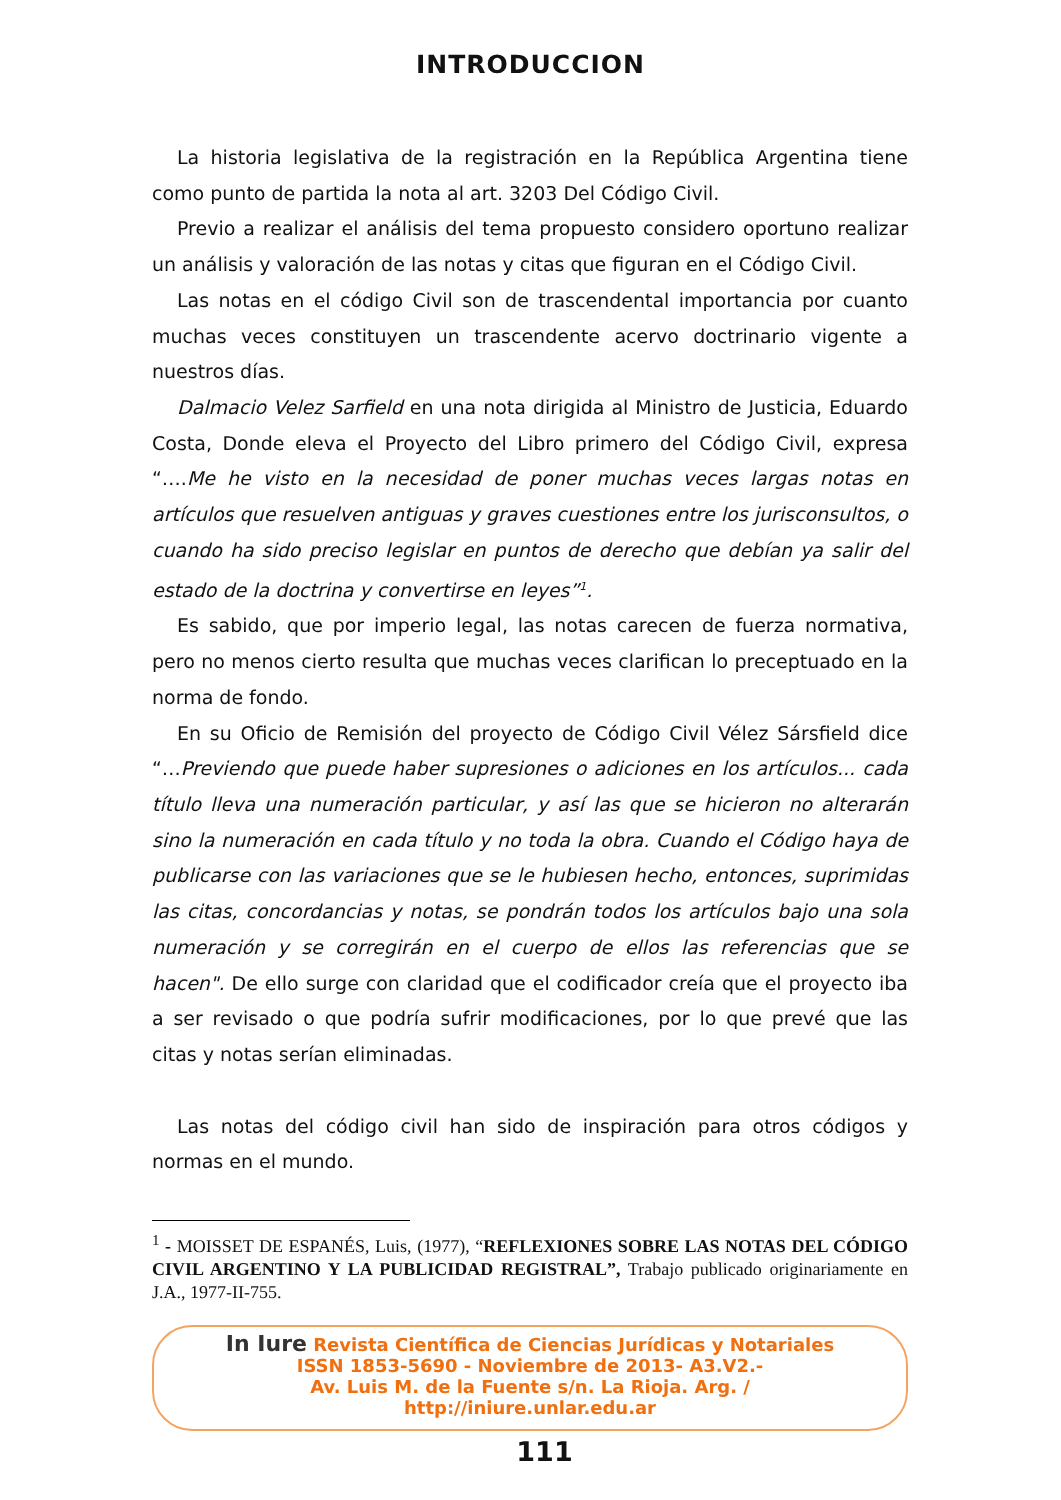INTRODUCCION
La historia legislativa de la registración en la República Argentina tiene como punto de partida la nota al art. 3203 Del Código Civil.
Previo a realizar el análisis del tema propuesto considero oportuno realizar un análisis y valoración de las notas y citas que figuran en el Código Civil.
Las notas en el código Civil son de trascendental importancia por cuanto muchas veces constituyen un trascendente acervo doctrinario vigente a nuestros días.
Dalmacio Velez Sarfield en una nota dirigida al Ministro de Justicia, Eduardo Costa, Donde eleva el Proyecto del Libro primero del Código Civil, expresa “….Me he visto en la necesidad de poner muchas veces largas notas en artículos que resuelven antiguas y graves cuestiones entre los jurisconsultos, o cuando ha sido preciso legislar en puntos de derecho que debían ya salir del estado de la doctrina y convertirse en leyes”<sup>1</sup>.
Es sabido, que por imperio legal, las notas carecen de fuerza normativa, pero no menos cierto resulta que muchas veces clarifican lo preceptuado en la norma de fondo.
En su Oficio de Remisión del proyecto de Código Civil Vélez Sársfield dice “…Previendo que puede haber supresiones o adiciones en los artículos... cada título lleva una numeración particular, y así las que se hicieron no alterarán sino la numeración en cada título y no toda la obra. Cuando el Código haya de publicarse con las variaciones que se le hubiesen hecho, entonces, suprimidas las citas, concordancias y notas, se pondrán todos los artículos bajo una sola numeración y se corregirán en el cuerpo de ellos las referencias que se hacen". De ello surge con claridad que el codificador creía que el proyecto iba a ser revisado o que podría sufrir modificaciones, por lo que prevé que las citas y notas serían eliminadas.
Las notas del código civil han sido de inspiración para otros códigos y normas en el mundo.
<sup>1</sup> - MOISSET DE ESPANÉS, Luis, (1977), “REFLEXIONES SOBRE LAS NOTAS DEL CÓDIGO CIVIL ARGENTINO Y LA PUBLICIDAD REGISTRAL”, Trabajo publicado originariamente en J.A., 1977-II-755.
In Iure Revista Científica de Ciencias Jurídicas y Notariales
ISSN 1853-5690 - Noviembre de 2013- A3.V2.-
Av. Luis M. de la Fuente s/n. La Rioja. Arg. /
http://iniure.unlar.edu.ar
111